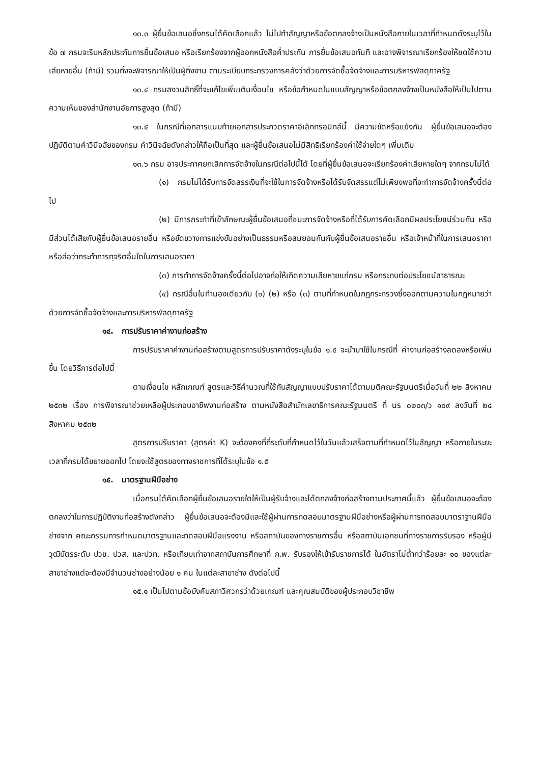๑๓.๓ ผู้ยื่นข้อเสนอซึ่งกรมได้คัดเลือกแล้ว ไม่ไปทำสัญญาหรือข้อตกลงจ้างเป็นหนังสือภายในเวลาที่กำหนดดังระบุไว้ในข้อ ๗ กรมจะริบหลักประกันการยื่นข้อเสนอ หรือเรียกร้องจากผู้ออกหนังสือค้ำประกัน การยื่นข้อเสนอทันที และอาจพิจารณาเรียกร้องให้ชดใช้ความเสียหายอื่น (ถ้ามี) รวมทั้งจะพิจารณาให้เป็นผู้ทิ้งงาน ตามระเบียบกระทรวงการคลังว่าด้วยการจัดซื้อจัดจ้างและการบริหารพัสดุภาครัฐ
๑๓.๔ กรมสงวนสิทธิ์ที่จะแก้ไขเพิ่มเติมเงื่อนไข หรือข้อกำหนดในแบบสัญญาหรือข้อตกลงจ้างเป็นหนังสือให้เป็นไปตามความเห็นของสำนักงานอัยการสูงสุด (ถ้ามี)
๑๓.๕ ในกรณีที่เอกสารแนบท้ายเอกสารประกวดราคาอิเล็กทรอนิกส์นี้ มีความขัดหรือแย้งกัน ผู้ยื่นข้อเสนอจะต้องปฏิบัติตามคำวินิจฉัยของกรม คำวินิจฉัยดังกล่าวให้ถือเป็นที่สุด และผู้ยื่นข้อเสนอไม่มีสิทธิเรียกร้องค่าใช้จ่ายใดๆ เพิ่มเติม
๑๓.๖ กรม อาจประกาศยกเลิกการจัดจ้างในกรณีต่อไปนี้ได้ โดยที่ผู้ยื่นข้อเสนอจะเรียกร้องค่าเสียหายใดๆ จากกรมไม่ได้
(๑) กรมไม่ได้รับการจัดสรรเงินที่จะใช้ในการจัดจ้างหรือได้รับจัดสรรแต่ไม่เพียงพอที่จะทำการจัดจ้างครั้งนี้ต่อไป
(๒) มีการกระทำที่เข้าลักษณะผู้ยื่นข้อเสนอที่ชนะการจัดจ้างหรือที่ได้รับการคัดเลือกมีผลประโยชน์ร่วมกัน หรือมีส่วนได้เสียกับผู้ยื่นข้อเสนอรายอื่น หรือขัดขวางการแข่งขันอย่างเป็นธรรมหรือสมยอมกันกับผู้ยื่นข้อเสนอรายอื่น หรือเจ้าหน้าที่ในการเสนอราคา หรือส่อว่ากระทำการทุจริตอื่นใดในการเสนอราคา
(๓) การทำการจัดจ้างครั้งนี้ต่อไปอาจก่อให้เกิดความเสียหายแก่กรม หรือกระทบต่อประโยชน์สาธารณะ
(๔) กรณีอื่นในทำนองเดียวกับ (๑) (๒) หรือ (๓) ตามที่กำหนดในกฎกระทรวงซึ่งออกตามความในกฎหมายว่าด้วยการจัดซื้อจัดจ้างและการบริหารพัสดุภาครัฐ
๑๔. การปรับราคาค่างานก่อสร้าง
การปรับราคาค่างานก่อสร้างตามสูตรการปรับราคาดังระบุในข้อ ๑.๕ จะนำมาใช้ในกรณีที่ ค่างานก่อสร้างลดลงหรือเพิ่มขึ้น โดยวิธีการต่อไปนี้
ตามเงื่อนไข หลักเกณฑ์ สูตรและวิธีคำนวณที่ใช้กับสัญญาแบบปรับราคาได้ตามมติคณะรัฐมนตรีเมื่อวันที่ ๒๒ สิงหาคม ๒๕๓๒ เรื่อง การพิจารณาช่วยเหลือผู้ประกอบอาชีพงานก่อสร้าง ตามหนังสือสำนักเลขาธิการคณะรัฐมนตรี ที่ นร ๐๒๐๓/ว ๑๐๙ ลงวันที่ ๒๔ สิงหาคม ๒๕๓๒
สูตรการปรับราคา (สูตรค่า K) จะต้องคงที่ที่ระดับที่กำหนดไว้ในวันแล้วเสร็จตามที่กำหนดไว้ในสัญญา หรือภายในระยะเวลาที่กรมได้ขยายออกไป โดยจะใช้สูตรของทางราชการที่ได้ระบุในข้อ ๑.๕
๑๕. มาตรฐานฝีมือช่าง
เมื่อกรมได้คัดเลือกผู้ยื่นข้อเสนอรายใดให้เป็นผู้รับจ้างและได้ตกลงจ้างก่อสร้างตามประกาศนี้แล้ว ผู้ยื่นข้อเสนอจะต้องตกลงว่าในการปฏิบัติงานก่อสร้างดังกล่าว ผู้ยื่นข้อเสนอจะต้องมีและใช้ผู้ผ่านการทดสอบมาตรฐานฝีมือช่างหรือผู้ผ่านการทดสอบมาตราฐานฝีมือช่างจาก คณะกรรมการกำหนดมาตรฐานและทดสอบฝีมือแรงงาน หรือสถาบันของทางราชการอื่น หรือสถาบันเอกชนที่ทางราชการรับรอง หรือผู้มีวุฒิบัตรระดับ ปวช. ปวส. และปวท. หรือเทียบเท่าจากสถาบันการศึกษาที่ ก.พ. รับรองให้เข้ารับราชการได้ ในอัตราไม่ต่ำกว่าร้อยละ ๑๐ ของแต่ละ สาขาช่างแต่จะต้องมีจำนวนช่างอย่างน้อย ๑ คน ในแต่ละสาขาช่าง ดังต่อไปนี้
๑๕.๑ เป็นไปตามข้อบังคับสภาวิศวกรว่าด้วยเกณฑ์ และคุณสมบัติของผู้ประกอบวิชาชีพ